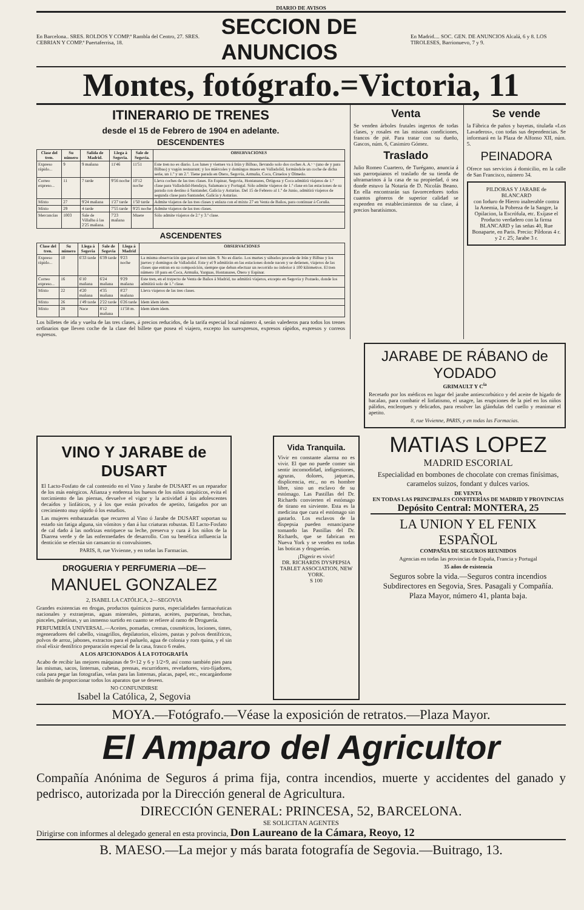DIARIO DE AVISOS
En Barcelona.. SRES. ROLDOS Y COMP.ª Rambla del Centro, 27. SRES. CEBRIAN Y COMP.ª Puertaferrisa, 18.
SECCION DE ANUNCIOS
En Madrid.... SOC. GEN. DE ANUNCIOS Alcalá, 6 y 8. LOS TIROLESES, Barrionuevo, 7 y 9.
Montes, fotógrafo.=Victoria, 11
ITINERARIO DE TRENES
desde el 15 de Febrero de 1904 en adelante.
DESCENDENTES
| Clase del tren. | Su número | Salida de Madrid. | Llega á Segovia. | Sale de Segovia. | OBSERVACIONES |
| --- | --- | --- | --- | --- | --- |
| Expreso rápido... | 9 | 9 mañana | 11'46 | 11'51 | Este tren no es diario. Los lunes y viernes va á Irún y Bilbao, llevando solo dos coches A. A.ᵛ ᵛ (uno de y para Bilbao) y vagón restaurant; y los miércoles y domingos muere en Valladolid, formándole un coche de dicha serie, un 1.º y un 2.º. Tiene parada en Otero, Segovia, Armuña, Coca, Ciruelos y Olmedo. |
| Correo expreso... | 11 | 7 tarde | 9'56 noche | 10'12 noche | Lleva coches de las tres clases. En Espinar, Segovia, Hontanares, Ortigosa y Coca admitirá viajeros de 1.ª clase para Valladolid-Hendaya, Salamanca y Portugal. Sólo admite viajeros de 1.ª clase en las estaciones de su parada con destino á Santander, Galicia y Asturias. Del 15 de Febrero al 1.º de Junio, admitirá viajeros de segunda clase para Santander, Galicia y Asturias. |
| Mixto | 27 | 9'24 mañana | 1'27 tarde | 1'50 tarde | Admite viajeros de las tres clases y enlaza con el mixto 27 en Venta de Baños, para continuar á Coruña. |
| Mixto | 29 | 4 tarde | 7'55 tarde | 9'25 noche | Admite viajeros de las tres clases. |
| Mercancías | 1003 | Sale de Villalba á las 2'25 mañana. | 7'23 mañana | Muere | Sólo admite viajeros de 2.ª y 3.ª clase. |
ASCENDENTES
| Clase del tren. | Su número | Llega á Segovia | Sale de Segovia | Llega á Madrid | OBSERVACIONES |
| --- | --- | --- | --- | --- | --- |
| Expreso rápido... | 10 | 6'33 tarde | 6'39 tarde | 9'23 noche | La misma observación que para el tren núm. 9. No es diario. Los martes y sábados procede de Irún y Bilbao y los jueves y domingos de Valladolid. Este y el 9 admitirán en las estaciones donde nacen y se detienen, viajeros de las clases que entran en su composición, siempre que deban efectuar un recorrido no inferior á 100 kilómetros. El tren número 10 para en Coca, Armuña, Yarguas, Hontanares, Otero y Espinar. |
| Correo expreso... | 16 | 6'10 mañana | 6'24 mañana | 9'29 mañana | Este tren, en el trayecto de Venta de Baños á Madrid, no admitirá viajeros, excepto en Segovia y Pozuelo, donde los admitirá solo de 1.ª clase. |
| Mixto | 22 | 4'20 mañana | 4'35 mañana | 8'27 mañana | Lleva viajeros de las tres clases. |
| Mixto | 26 | 1'49 tarde | 2'22 tarde | 6'26 tarde | Idem idem idem. |
| Mixto | 28 | Nace | 8'12 mañana | 11'58 m. | Idem idem idem. |
Los billetes de ida y vuelta de las tres clases, á precios reducidos, de la tarifa especial local número 4, serán valederos para todos los trenes ordinarios que lleven coche de la clase del billete que posea el viajero, excepto los surexpresos, expresos rápidos, expresos y correos expresos.
Venta
Se venden árboles frutales ingertos de todas clases, y rosales en las mismas condiciones, francos de pié. Para tratar con su dueño, Gascos, núm. 6, Casimiro Gómez.
Traslado
Julio Romeo Cuartero, de Turégano, anuncia á sus parroquianos el traslado de su tienda de ultramarinos á la casa de su propiedad, ó sea donde estuvo la Notaría de D. Nicolás Beano. En ella encontrarán sus favorecedores todos cuantos géneros de superior calidad se expenden en establecimientos de su clase, á precios baratísimos.
Se vende
la Fábrica de paños y bayetas, titulada «Los Lavaderos», con todas sus dependencias. Se informará en la Plaza de Alfonso XII, núm. 5.
PEINADORA
Ofrece sus servicios á domicilio, en la calle de San Francisco, número 34.
PILDORAS Y JARABE de BLANCARD
con Ioduro de Hierro inalterable contra la Anemia, la Pobreza de la Sangre, la Opilacion, la Escrófula, etc. Exíjase el Producto verdadero con la firma BLANCARD y las señas 40, Rue Bonaparte, en Paris. Precio: Píldoras 4 r. y 2 r. 25; Jarabe 3 r.
JARABE DE RÁBANO de YODADO
GRIMAULT Y C<sup>ía</sup>
Recetado por los médicos en lugar del jarabe antiescorbútico y del aceite de hígado de bacalao, para combatir el linfatismo, el usagre, las erupciones de la piel en los niños pálidos, enclenques y delicados, para resolver las glándulas del cuello y reanimar el apetito.
8, rue Vivienne, PARIS, y en todas las Farmacias.
VINO Y JARABE de DUSART
El Lacto-Fosfato de cal contenido en el Vino y Jarabe de DUSART es un reparador de los más enérgicos. Afianza y endereza los huesos de los niños raquíticos, evita el torcimiento de las piernas, devuelve el vigor y la actividad á los adolescentes decaídos y linfáticos, y á los que están privados de apetito, fatigados por un crecimiento muy rápido ó los estudios.
Las mujeres embarazadas que recurren al Vino ó Jarabe de DUSART soportan su estado sin fatiga alguna, sin vómitos y dan á luz criaturas robustas. El Lacto-Fosfato de cal dado á las nodrizas enriquece su leche, preserva y cura á los niños de la Diarrea verde y de las enfermedades de desarrollo. Con su benéfica influencia la dentición se efectúa sin cansancio ni convulsiones.
PARIS, 8, rue Vivienne, y en todas las Farmacias.
DROGUERIA Y PERFUMERIA —DE—
MANUEL GONZALEZ
2, ISABEL LA CATÓLICA, 2—SEGOVIA
Grandes existencias en drogas, productos químicos puros, especialidades farmacéuticas nacionales y extranjeras, aguas minerales, pinturas, aceites, purpurinas, brochas, pinceles, paletinas, y un inmenso surtido en cuanto se refiere al ramo de Droguería.
PERFUMERÍA UNIVERSAL.—Aceites, pomadas, cremas, cosméticos, lociones, tintes, regeneradores del cabello, vinagrillos, depilatorios, elixires, pastas y polvos dentífricos, polvos de arroz, jabones, extractos para el pañuelo, agua de colonia y rom quina, y el sin rival elixir dentífrico preparación especial de la casa, frasco 6 reales.
A LOS AFICIONADOS Á LA FOTOGRAFÍA
Acabo de recibir las mejores máquinas de 9×12 y 6 y 1/2×9, así como también pies para las mismas, sacos, linternas, cubetas, prensas, escurridores, reveladores, viro-fijadores, cola para pegar las fotografías, velas para las linternas, placas, papel, etc., encargándome también de proporcionar todos los aparatos que se deseen.
NO CONFUNDIRSE
Isabel la Católica, 2, Segovia
Vida Tranquila.
Vivir en constante alarma no es vivir. El que no puede comer sin sentir incomodidad, indigestiones, agruras, dolores, jaquecas, displicencia, etc., no es hombre libre, sino un esclavo de su estómago. Las Pastillas del Dr. Richards convierten el estómago de tirano en sirviente. Esta es la medicina que cura el estómago sin gastarlo. Los esclavos de la dispepsia pueden emanciparse tomando las Pastillas del Dr. Richards, que se fabrican en Nueva York y se venden en todas las boticas y droguerías.
¡Digerir es vivir!
DR. RICHARDS DYSPEPSIA TABLET ASSOCIATION, NEW YORK.
S 100
MATIAS LOPEZ
MADRID ESCORIAL
Especialidad en bombones de chocolate con cremas finísimas, caramelos suizos, fondant y dulces varios.
DE VENTA
EN TODAS LAS PRINCIPALES CONFITERÍAS DE MADRID Y PROVINCIAS
Depósito Central: MONTERA, 25
LA UNION Y EL FENIX ESPAÑOL
COMPAÑIA DE SEGUROS REUNIDOS
Agencias en todas las provincias de España, Francia y Portugal
35 años de existencia
Seguros sobre la vida.—Seguros contra incendios
Subdirectores en Segovia, Sres. Pasagali y Compañía.
Plaza Mayor, número 41, planta baja.
MOYA.—Fotógrafo.—Véase la exposición de retratos.—Plaza Mayor.
El Amparo del Agricultor
Compañía Anónima de Seguros á prima fija, contra incendios, muerte y accidentes del ganado y pedrisco, autorizada por la Dirección general de Agricultura.
DIRECCIÓN GENERAL: PRINCESA, 52, BARCELONA.
SE SOLICITAN AGENTES
Dirigirse con informes al delegado general en esta provincia, Don Laureano de la Cámara, Reoyo, 12
B. MAESO.—La mejor y más barata fotografía de Segovia.—Buitrago, 13.